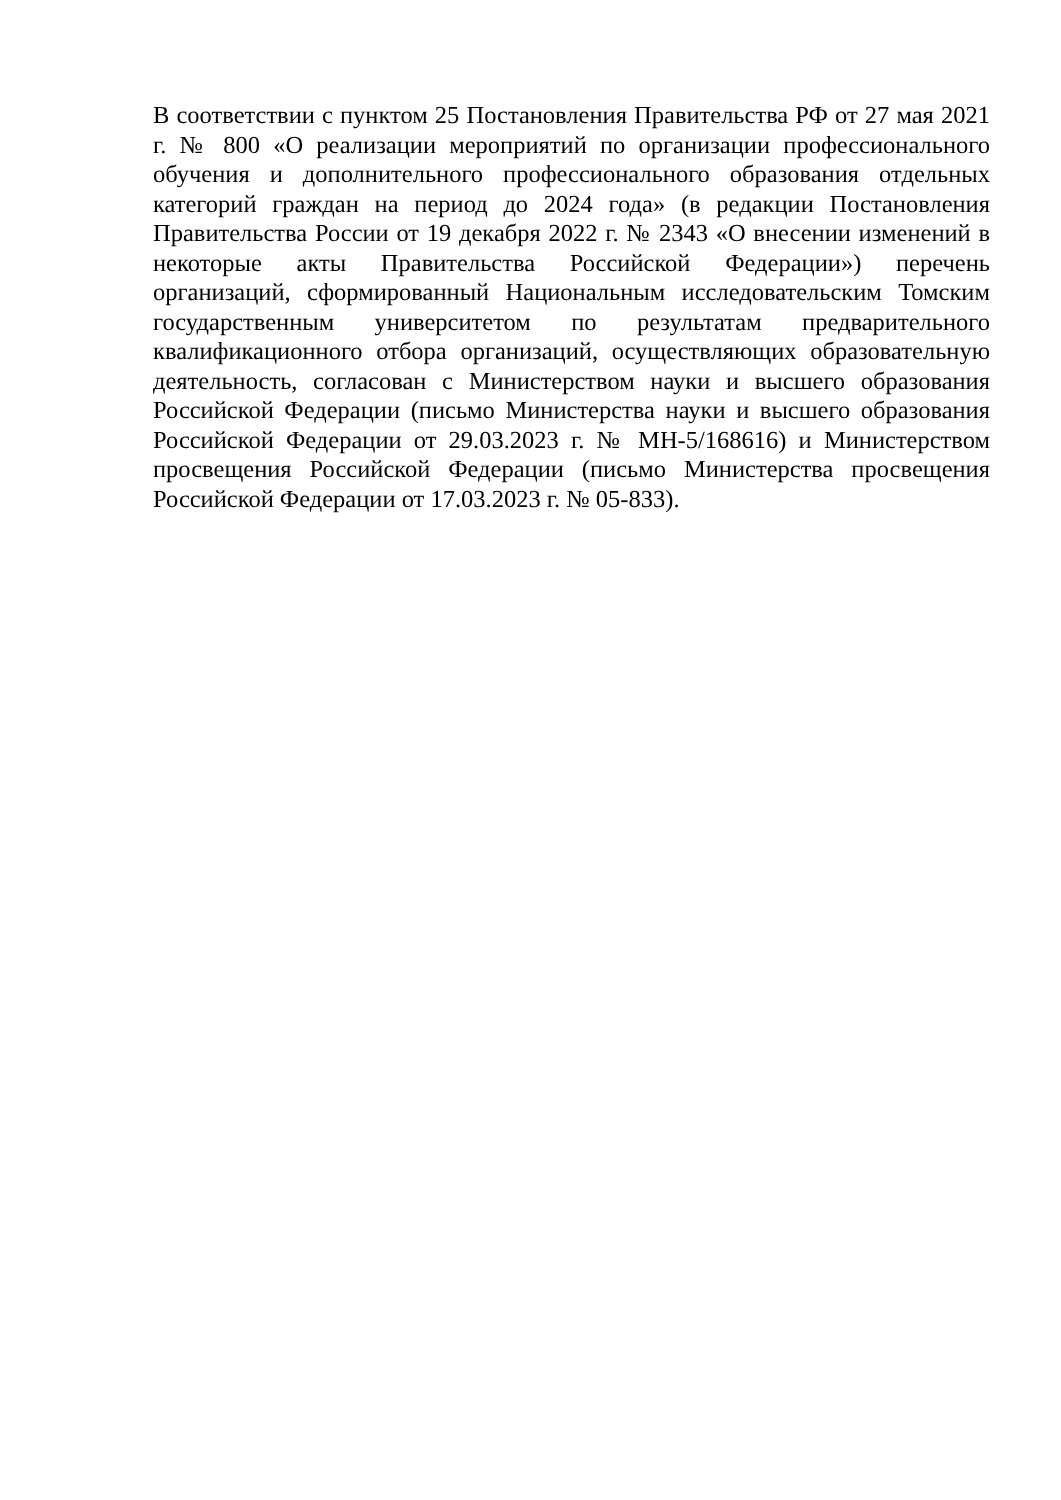В соответствии с пунктом 25 Постановления Правительства РФ от 27 мая 2021 г. № 800 «О реализации мероприятий по организации профессионального обучения и дополнительного профессионального образования отдельных категорий граждан на период до 2024 года» (в редакции Постановления Правительства России от 19 декабря 2022 г. № 2343 «О внесении изменений в некоторые акты Правительства Российской Федерации») перечень организаций, сформированный Национальным исследовательским Томским государственным университетом по результатам предварительного квалификационного отбора организаций, осуществляющих образовательную деятельность, согласован с Министерством науки и высшего образования Российской Федерации (письмо Министерства науки и высшего образования Российской Федерации от 29.03.2023 г. № МН-5/168616) и Министерством просвещения Российской Федерации (письмо Министерства просвещения Российской Федерации от 17.03.2023 г. № 05-833).